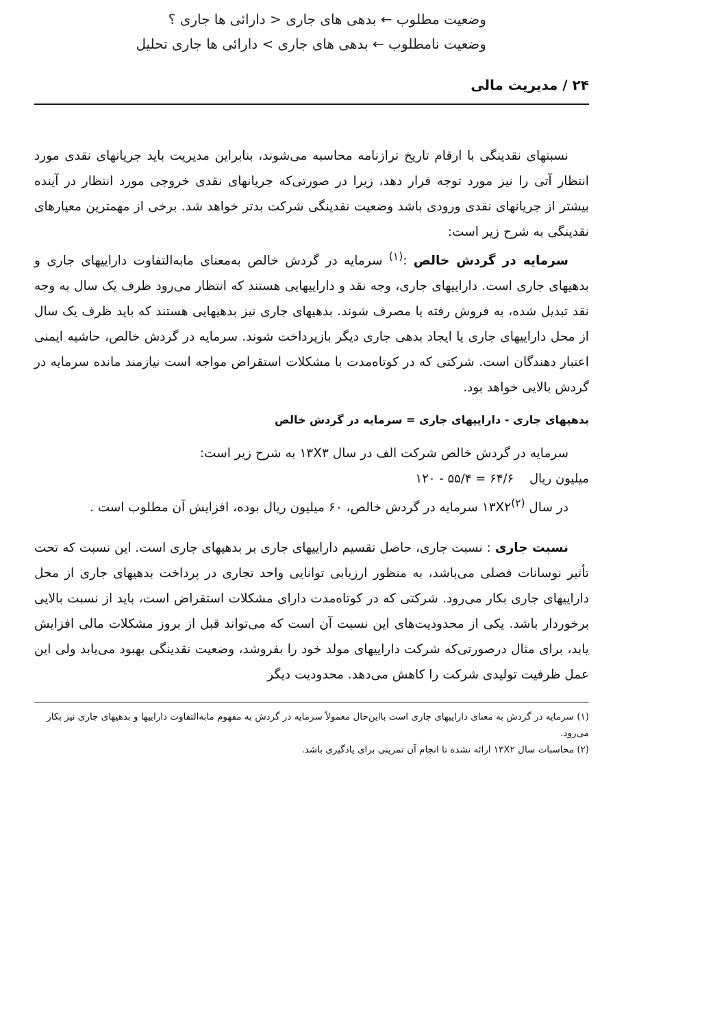وضعیت مطلوب ← بدهی های جاری < دارائی ها جاری ؟
وضعیت نامطلوب ← بدهی های جاری > دارائی ها جاری تحلیل
۲۴ / مدیریت مالی
نسبتهای نقدینگی با ارقام تاریخ ترازنامه محاسبه می‌شوند، بنابراین مدیریت باید جریانهای نقدی مورد انتظار آتی را نیز مورد توجه قرار دهد، زیرا در صورتی‌که جریانهای نقدی خروجی مورد انتظار در آینده بیشتر از جریانهای نقدی ورودی باشد وضعیت نقدینگی شرکت بدتر خواهد شد. برخی از مهمترین معیارهای نقدینگی به شرح زیر است:
سرمایه در گردش خالص :<sup>(۱)</sup> سرمایه در گردش خالص به‌معنای مابه‌التفاوت داراییهای جاری و بدهیهای جاری است. داراییهای جاری، وجه نقد و داراییهایی هستند که انتظار می‌رود ظرف یک سال به وجه نقد تبدیل شده، به فروش رفته یا مصرف شوند. بدهیهای جاری نیز بدهیهایی هستند که باید ظرف یک سال از محل داراییهای جاری یا ایجاد بدهی جاری دیگر بازپرداخت شوند. سرمایه در گردش خالص، حاشیه ایمنی اعتبار دهندگان است. شرکتی که در کوتاه‌مدت با مشکلات استقراض مواجه است نیازمند مانده سرمایه در گردش بالایی خواهد بود.
بدهیهای جاری - داراییهای جاری = سرمایه در گردش خالص
سرمایه در گردش خالص شرکت الف در سال ۱۳X۳ به شرح زیر است:
میلیون ریال ۶۴/۶ = ۵۵/۴ - ۱۲۰
در سال ۱۳X۲<sup>(۲)</sup> سرمایه در گردش خالص، ۶۰ میلیون ریال بوده، افزایش آن مطلوب است .
نسبت جاری : نسبت جاری، حاصل تقسیم داراییهای جاری بر بدهیهای جاری است. این نسبت که تحت تأثیر نوسانات فصلی می‌باشد، به منظور ارزیابی توانایی واحد تجاری در پرداخت بدهیهای جاری از محل داراییهای جاری بکار می‌رود. شرکتی که در کوتاه‌مدت دارای مشکلات استقراض است، باید از نسبت بالایی برخوردار باشد. یکی از محدودیت‌های این نسبت آن است که می‌تواند قبل از بروز مشکلات مالی افزایش یابد، برای مثال درصورتی‌که شرکت داراییهای مولد خود را بفروشد، وضعیت نقدینگی بهبود می‌یابد ولی این عمل ظرفیت تولیدی شرکت را کاهش می‌دهد. محدودیت دیگر
(۱) سرمایه در گردش به معنای داراییهای جاری است بااین‌حال معمولاً سرمایه در گردش به مفهوم مابه‌التفاوت داراییها و بدهیهای جاری نیز بکار می‌رود.
(۲) محاسبات سال ۱۳X۲ ارائه نشده تا انجام آن تمرینی برای یادگیری باشد.